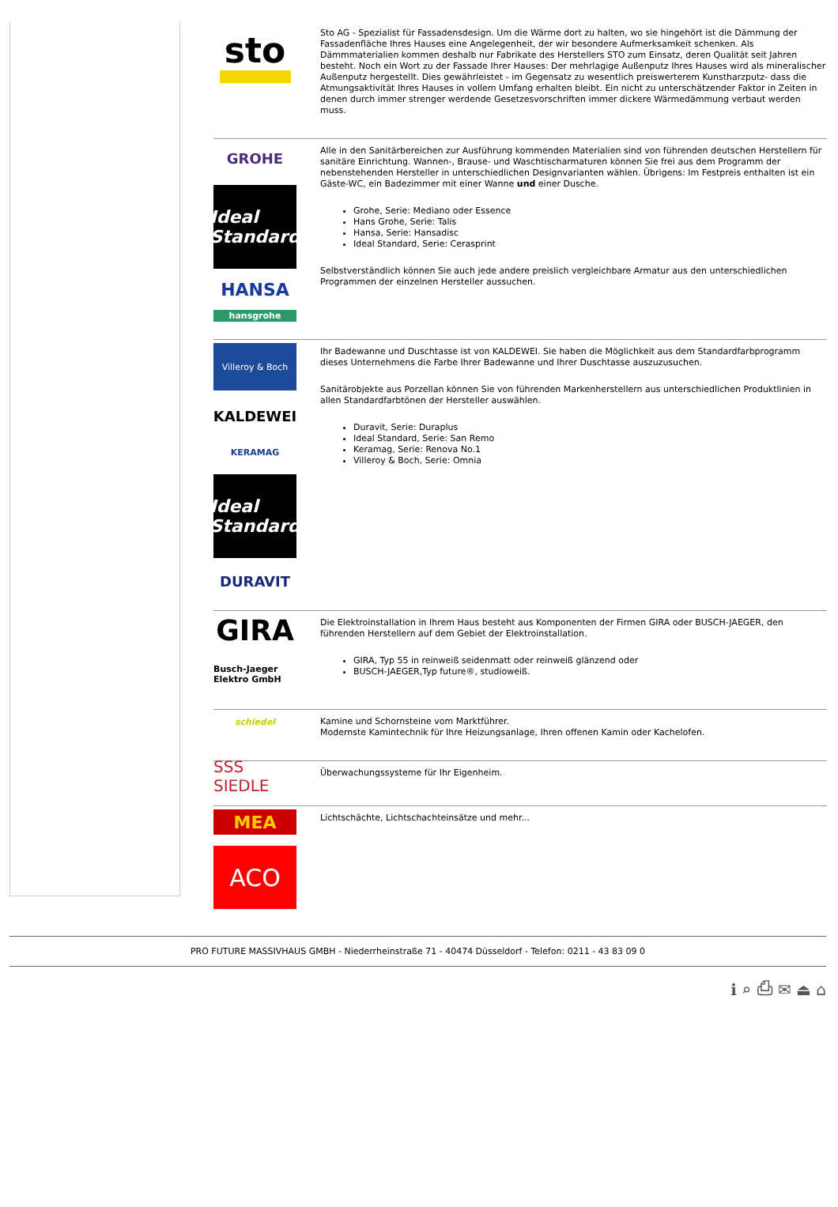sto
Sto AG - Spezialist für Fassadensdesign. Um die Wärme dort zu halten, wo sie hingehört ist die Dämmung der Fassadenfläche Ihres Hauses eine Angelegenheit, der wir besondere Aufmerksamkeit schenken. Als Dämmmaterialien kommen deshalb nur Fabrikate des Herstellers STO zum Einsatz, deren Qualität seit Jahren besteht. Noch ein Wort zu der Fassade Ihrer Hauses: Der mehrlagige Außenputz Ihres Hauses wird als mineralischer Außenputz hergestellt. Dies gewährleistet - im Gegensatz zu wesentlich preiswerterem Kunstharzputz- dass die Atmungsaktivität Ihres Hauses in vollem Umfang erhalten bleibt. Ein nicht zu unterschätzender Faktor in Zeiten in denen durch immer strenger werdende Gesetzesvorschriften immer dickere Wärmedämmung verbaut werden muss.
GROHE
Ideal Standard
HANSA
hansgrohe
Alle in den Sanitärbereichen zur Ausführung kommenden Materialien sind von führenden deutschen Herstellern für sanitäre Einrichtung. Wannen-, Brause- und Waschtischarmaturen können Sie frei aus dem Programm der nebenstehenden Hersteller in unterschiedlichen Designvarianten wählen. Übrigens: Im Festpreis enthalten ist ein Gäste-WC, ein Badezimmer mit einer Wanne und einer Dusche.
Grohe, Serie: Mediano oder Essence
Hans Grohe, Serie: Talis
Hansa, Serie: Hansadisc
Ideal Standard, Serie: Cerasprint
Selbstverständlich können Sie auch jede andere preislich vergleichbare Armatur aus den unterschiedlichen Programmen der einzelnen Hersteller aussuchen.
Villeroy & Boch
KALDEWEI
KERAMAG
Ideal Standard
DURAVIT
Ihr Badewanne und Duschtasse ist von KALDEWEI. Sie haben die Möglichkeit aus dem Standardfarbprogramm dieses Unternehmens die Farbe Ihrer Badewanne und Ihrer Duschtasse auszuzusuchen.
Sanitärobjekte aus Porzellan können Sie von führenden Markenherstellern aus unterschiedlichen Produktlinien in allen Standardfarbtönen der Hersteller auswählen.
Duravit, Serie: Duraplus
Ideal Standard, Serie: San Remo
Keramag, Serie: Renova No.1
Villeroy & Boch, Serie: Omnia
GIRA
Busch-Jaeger Elektro GmbH
Die Elektroinstallation in Ihrem Haus besteht aus Komponenten der Firmen GIRA oder BUSCH-JAEGER, den führenden Herstellern auf dem Gebiet der Elektroinstallation.
GIRA, Typ 55 in reinweiß seidenmatt oder reinweiß glänzend oder
BUSCH-JAEGER,Typ future®, studioweiß.
schiedel
Kamine und Schornsteine vom Marktführer.
Modernste Kamintechnik für Ihre Heizungsanlage, Ihren offenen Kamin oder Kachelofen.
SSS SIEDLE
Überwachungssysteme für Ihr Eigenheim.
MEA
ACO
Lichtschächte, Lichtschachteinsätze und mehr...
PRO FUTURE MASSIVHAUS GMBH - Niederrheinstraße 71 - 40474 Düsseldorf - Telefon: 0211 - 43 83 09 0
ℹ ⌕ ⎙ ✉ ⏏ ⌂